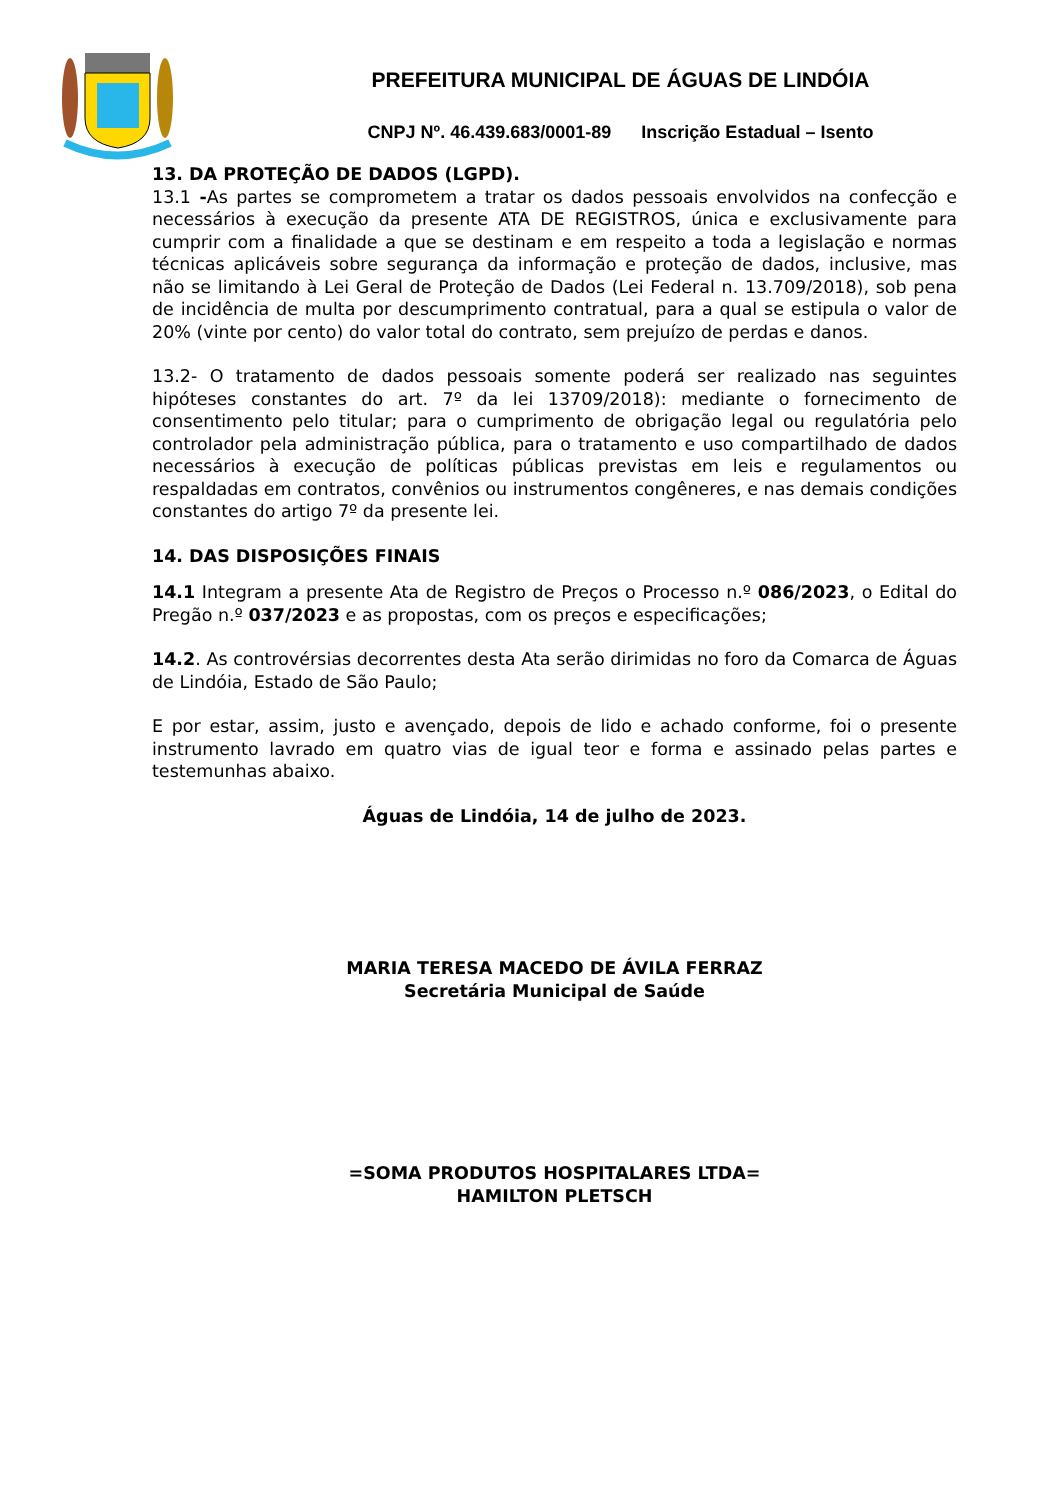PREFEITURA MUNICIPAL DE ÁGUAS DE LINDÓIA
CNPJ Nº. 46.439.683/0001-89 Inscrição Estadual – Isento
13. DA PROTEÇÃO DE DADOS (LGPD).
13.1 -As partes se comprometem a tratar os dados pessoais envolvidos na confecção e necessários à execução da presente ATA DE REGISTROS, única e exclusivamente para cumprir com a finalidade a que se destinam e em respeito a toda a legislação e normas técnicas aplicáveis sobre segurança da informação e proteção de dados, inclusive, mas não se limitando à Lei Geral de Proteção de Dados (Lei Federal n. 13.709/2018), sob pena de incidência de multa por descumprimento contratual, para a qual se estipula o valor de 20% (vinte por cento) do valor total do contrato, sem prejuízo de perdas e danos.
13.2- O tratamento de dados pessoais somente poderá ser realizado nas seguintes hipóteses constantes do art. 7º da lei 13709/2018): mediante o fornecimento de consentimento pelo titular; para o cumprimento de obrigação legal ou regulatória pelo controlador pela administração pública, para o tratamento e uso compartilhado de dados necessários à execução de políticas públicas previstas em leis e regulamentos ou respaldadas em contratos, convênios ou instrumentos congêneres, e nas demais condições constantes do artigo 7º da presente lei.
14. DAS DISPOSIÇÕES FINAIS
14.1 Integram a presente Ata de Registro de Preços o Processo n.º 086/2023, o Edital do Pregão n.º 037/2023 e as propostas, com os preços e especificações;
14.2. As controvérsias decorrentes desta Ata serão dirimidas no foro da Comarca de Águas de Lindóia, Estado de São Paulo;
E por estar, assim, justo e avençado, depois de lido e achado conforme, foi o presente instrumento lavrado em quatro vias de igual teor e forma e assinado pelas partes e testemunhas abaixo.
Águas de Lindóia, 14 de julho de 2023.
MARIA TERESA MACEDO DE ÁVILA FERRAZ
Secretária Municipal de Saúde
=SOMA PRODUTOS HOSPITALARES LTDA=
HAMILTON PLETSCH